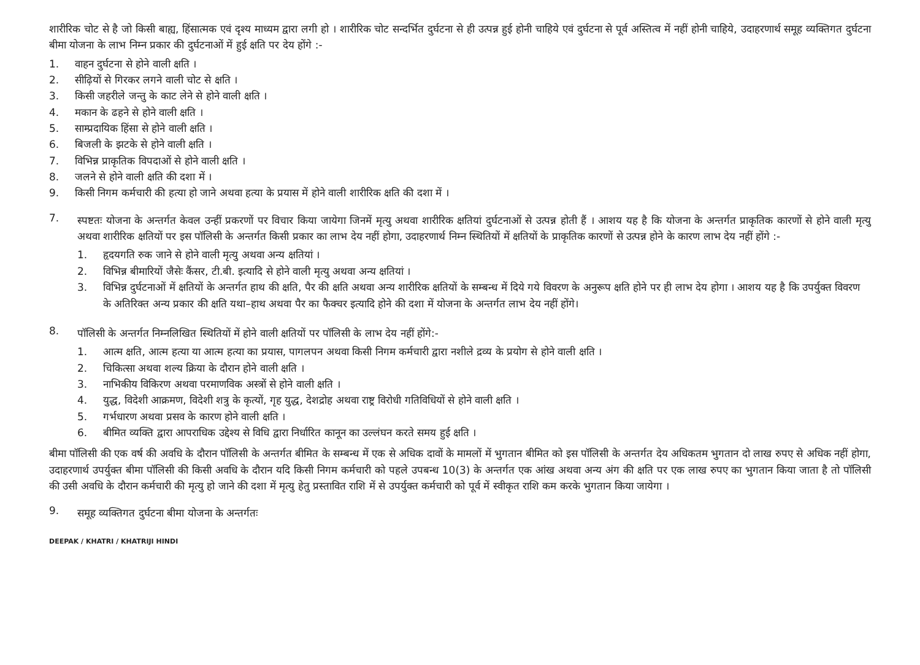शारीरिक चोट से है जो किसी बाह्य, हिंसात्मक एवं दृश्य माध्यम द्वारा लगी हो । शारीरिक चोट सन्दर्भित दुर्घटना से ही उत्पन्न हुई होनी चाहिये एवं दुर्घटना से पूर्व अस्तित्व में नहीं होनी चाहिये, उदाहरणार्थ समूह व्यक्तिगत दुर्घटना बीमा योजना के लाभ निम्न प्रकार की दुर्घटनाओं में हुई क्षति पर देय होंगे :-
1. वाहन दुर्घटना से होने वाली क्षति ।
2. सीढ़ियों से गिरकर लगने वाली चोट से क्षति ।
3. किसी जहरीले जन्तु के काट लेने से होने वाली क्षति ।
4. मकान के ढहने से होने वाली क्षति ।
5. साम्प्रदायिक हिंसा से होने वाली क्षति ।
6. बिजली के झटके से होने वाली क्षति ।
7. विभिन्न प्राकृतिक विपदाओं से होने वाली क्षति ।
8. जलने से होने वाली क्षति की दशा में ।
9. किसी निगम कर्मचारी की हत्या हो जाने अथवा हत्या के प्रयास में होने वाली शारीरिक क्षति की दशा में ।
7.
स्पष्टतः योजना के अन्तर्गत केवल उन्हीं प्रकरणों पर विचार किया जायेगा जिनमें मृत्यु अथवा शारीरिक क्षतियां दुर्घटनाओं से उत्पन्न होती हैं । आशय यह है कि योजना के अन्तर्गत प्राकृतिक कारणों से होने वाली मृत्यु अथवा शारीरिक क्षतियों पर इस पॉलिसी के अन्तर्गत किसी प्रकार का लाभ देय नहीं होगा, उदाहरणार्थ निम्न स्थितियों में क्षतियों के प्राकृतिक कारणों से उत्पन्न होने के कारण लाभ देय नहीं होंगे :-
1. हृदयगति रुक जाने से होने वाली मृत्यु अथवा अन्य क्षतियां ।
2. विभिन्न बीमारियों जैसेः कैंसर, टी.बी. इत्यादि से होने वाली मृत्यु अथवा अन्य क्षतियां ।
3. विभिन्न दुर्घटनाओं में क्षतियों के अन्तर्गत हाथ की क्षति, पैर की क्षति अथवा अन्य शारीरिक क्षतियों के सम्बन्ध में दिये गये विवरण के अनुरूप क्षति होने पर ही लाभ देय होगा । आशय यह है कि उपर्युक्त विवरण के अतिरिक्त अन्य प्रकार की क्षति यथा–हाथ अथवा पैर का फैक्चर इत्यादि होने की दशा में योजना के अन्तर्गत लाभ देय नहीं होंगे।
8.
पॉलिसी के अन्तर्गत निम्नलिखित स्थितियों में होने वाली क्षतियों पर पॉलिसी के लाभ देय नहीं होंगे:-
1. आत्म क्षति, आत्म हत्या या आत्म हत्या का प्रयास, पागलपन अथवा किसी निगम कर्मचारी द्वारा नशीले द्रव्य के प्रयोग से होने वाली क्षति ।
2. चिकित्सा अथवा शल्य क्रिया के दौरान होने वाली क्षति ।
3. नाभिकीय विकिरण अथवा परमाणविक अस्त्रों से होने वाली क्षति ।
4. युद्ध, विदेशी आक्रमण, विदेशी शत्रु के कृत्यों, गृह युद्ध, देशद्रोह अथवा राष्ट्र विरोधी गतिविधियों से होने वाली क्षति ।
5. गर्भधारण अथवा प्रसव के कारण होने वाली क्षति ।
6. बीमित व्यक्ति द्वारा आपराधिक उद्देश्य से विधि द्वारा निर्धारित कानून का उल्लंघन करते समय हुई क्षति ।
बीमा पॉलिसी की एक वर्ष की अवधि के दौरान पॉलिसी के अन्तर्गत बीमित के सम्बन्ध में एक से अधिक दावों के मामलों में भुगतान बीमित को इस पॉलिसी के अन्तर्गत देय अधिकतम भुगतान दो लाख रुपए से अधिक नहीं होगा, उदाहरणार्थ उपर्युक्त बीमा पॉलिसी की किसी अवधि के दौरान यदि किसी निगम कर्मचारी को पहले उपबन्ध 10(3) के अन्तर्गत एक आंख अथवा अन्य अंग की क्षति पर एक लाख रुपए का भुगतान किया जाता है तो पॉलिसी की उसी अवधि के दौरान कर्मचारी की मृत्यु हो जाने की दशा में मृत्यु हेतु प्रस्तावित राशि में से उपर्युक्त कर्मचारी को पूर्व में स्वीकृत राशि कम करके भुगतान किया जायेगा ।
9.
समूह व्यक्तिगत दुर्घटना बीमा योजना के अन्तर्गतः
DEEPAK / KHATRI / KHATRIJI HINDI